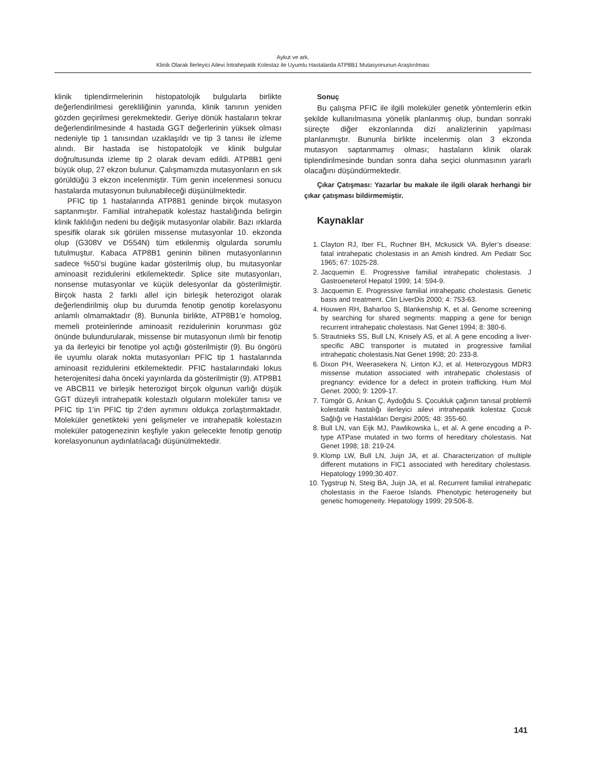Aykut ve ark.
Klinik Olarak İlerleyici Ailevi İntrahepatik Kolestaz ile Uyumlu Hastalarda ATP8B1 Mutasyonunun Araştırılması
klinik tiplendirmelerinin histopatolojik bulgularla birlikte değerlendirilmesi gerekliliğinin yanında, klinik tanının yeniden gözden geçirilmesi gerekmektedir. Geriye dönük hastaların tekrar değerlendirilmesinde 4 hastada GGT değerlerinin yüksek olması nedeniyle tip 1 tanısından uzaklaşıldı ve tip 3 tanısı ile izleme alındı. Bir hastada ise histopatolojik ve klinik bulgular doğrultusunda izleme tip 2 olarak devam edildi. ATP8B1 geni büyük olup, 27 ekzon bulunur. Çalışmamızda mutasyonların en sık görüldüğü 3 ekzon incelenmiştir. Tüm genin incelenmesi sonucu hastalarda mutasyonun bulunabileceği düşünülmektedir.
PFIC tip 1 hastalarında ATP8B1 geninde birçok mutasyon saptanmıştır. Familial intrahepatik kolestaz hastalığında belirgin klinik faklılığın nedeni bu değişik mutasyonlar olabilir. Bazı ırklarda spesifik olarak sık görülen missense mutasyonlar 10. ekzonda olup (G308V ve D554N) tüm etkilenmiş olgularda sorumlu tutulmuştur. Kabaca ATP8B1 geninin bilinen mutasyonlarının sadece %50’si bugüne kadar gösterilmiş olup, bu mutasyonlar aminoasit rezidulerini etkilemektedir. Splice site mutasyonları, nonsense mutasyonlar ve küçük delesyonlar da gösterilmiştir. Birçok hasta 2 farklı allel için birleşik heterozigot olarak değerlendirilmiş olup bu durumda fenotip genotip korelasyonu anlamlı olmamaktadır (8). Bununla birlikte, ATP8B1’e homolog, memeli proteinlerinde aminoasit rezidulerinin korunması göz önünde bulundurularak, missense bir mutasyonun ılımlı bir fenotip ya da ilerleyici bir fenotipe yol açtığı gösterilmiştir (9). Bu öngörü ile uyumlu olarak nokta mutasyonları PFIC tip 1 hastalarında aminoasit rezidulerini etkilemektedir. PFIC hastalarındaki lokus heterojenitesi daha önceki yayınlarda da gösterilmiştir (9). ATP8B1 ve ABCB11 ve birleşik heterozigot birçok olgunun varlığı düşük GGT düzeyli intrahepatik kolestazlı olguların moleküler tanısı ve PFIC tip 1’in PFIC tip 2’den ayrımını oldukça zorlaştırmaktadır. Moleküler genetikteki yeni gelişmeler ve intrahepatik kolestazın moleküler patogenezinin keşfiyle yakın gelecekte fenotip genotip korelasyonunun aydınlatılacağı düşünülmektedir.
Sonuç
Bu çalışma PFIC ile ilgili moleküler genetik yöntemlerin etkin şekilde kullanılmasına yönelik planlanmış olup, bundan sonraki süreçte diğer ekzonlarında dizi analizlerinin yapılması planlanmıştır. Bununla birlikte incelenmiş olan 3 ekzonda mutasyon saptanmamış olması; hastaların klinik olarak tiplendirilmesinde bundan sonra daha seçici olunmasının yararlı olacağını düşündürmektedir.
Çıkar Çatışması: Yazarlar bu makale ile ilgili olarak herhangi bir çıkar çatışması bildirmemiştir.
Kaynaklar
1. Clayton RJ, Iber FL, Ruchner BH, Mckusick VA. Byler’s disease: fatal intrahepatic cholestasis in an Amish kindred. Am Pediatr Soc 1965; 67: 1025-28.
2. Jacquemin E. Progressive familial intrahepatic cholestasis. J Gastroeneterol Hepatol 1999; 14: 594-9.
3. Jacquemin E. Progressive familial intrahepatic cholestasis. Genetic basis and treatment. Clin LiverDis 2000; 4: 753-63.
4. Houwen RH, Baharloo S, Blankenship K, et al. Genome screening by searching for shared segments: mapping a gene for benign recurrent intrahepatic cholestasis. Nat Genet 1994; 8: 380-6.
5. Strautnieks SS, Bull LN, Knisely AS, et al. A gene encoding a liver-specific ABC transporter is mutated in progressive familial intrahepatic cholestasis.Nat Genet 1998; 20: 233-8.
6. Dixon PH, Weerasekera N, Linton KJ, et al. Heterozygous MDR3 missense mutation associated with intrahepatic cholestasis of pregnancy: evidence for a defect in protein trafficking. Hum Mol Genet. 2000; 9: 1209-17.
7. Tümgör G, Arıkan Ç, Aydoğdu S. Çocukluk çağının tanısal problemli kolestatik hastalığı ilerleyici ailevi intrahepatik kolestaz Çocuk Sağlığı ve Hastalıkları Dergisi 2005; 48: 355-60.
8. Bull LN, van Eijk MJ, Pawlikowska L, et al. A gene encoding a P-type ATPase mutated in two forms of hereditary cholestasis. Nat Genet 1998; 18: 219-24.
9. Klomp LW, Bull LN, Juijn JA, et al. Characterization of multiple different mutations in FIC1 associated with hereditary cholestasis. Hepatology 1999;30.407.
10. Tygstrup N, Steig BA, Juijn JA, et al. Recurrent familial intrahepatic cholestasis in the Faeroe Islands. Phenotypic heterogeneity but genetic homogeneity. Hepatology 1999; 29:506-8.
141